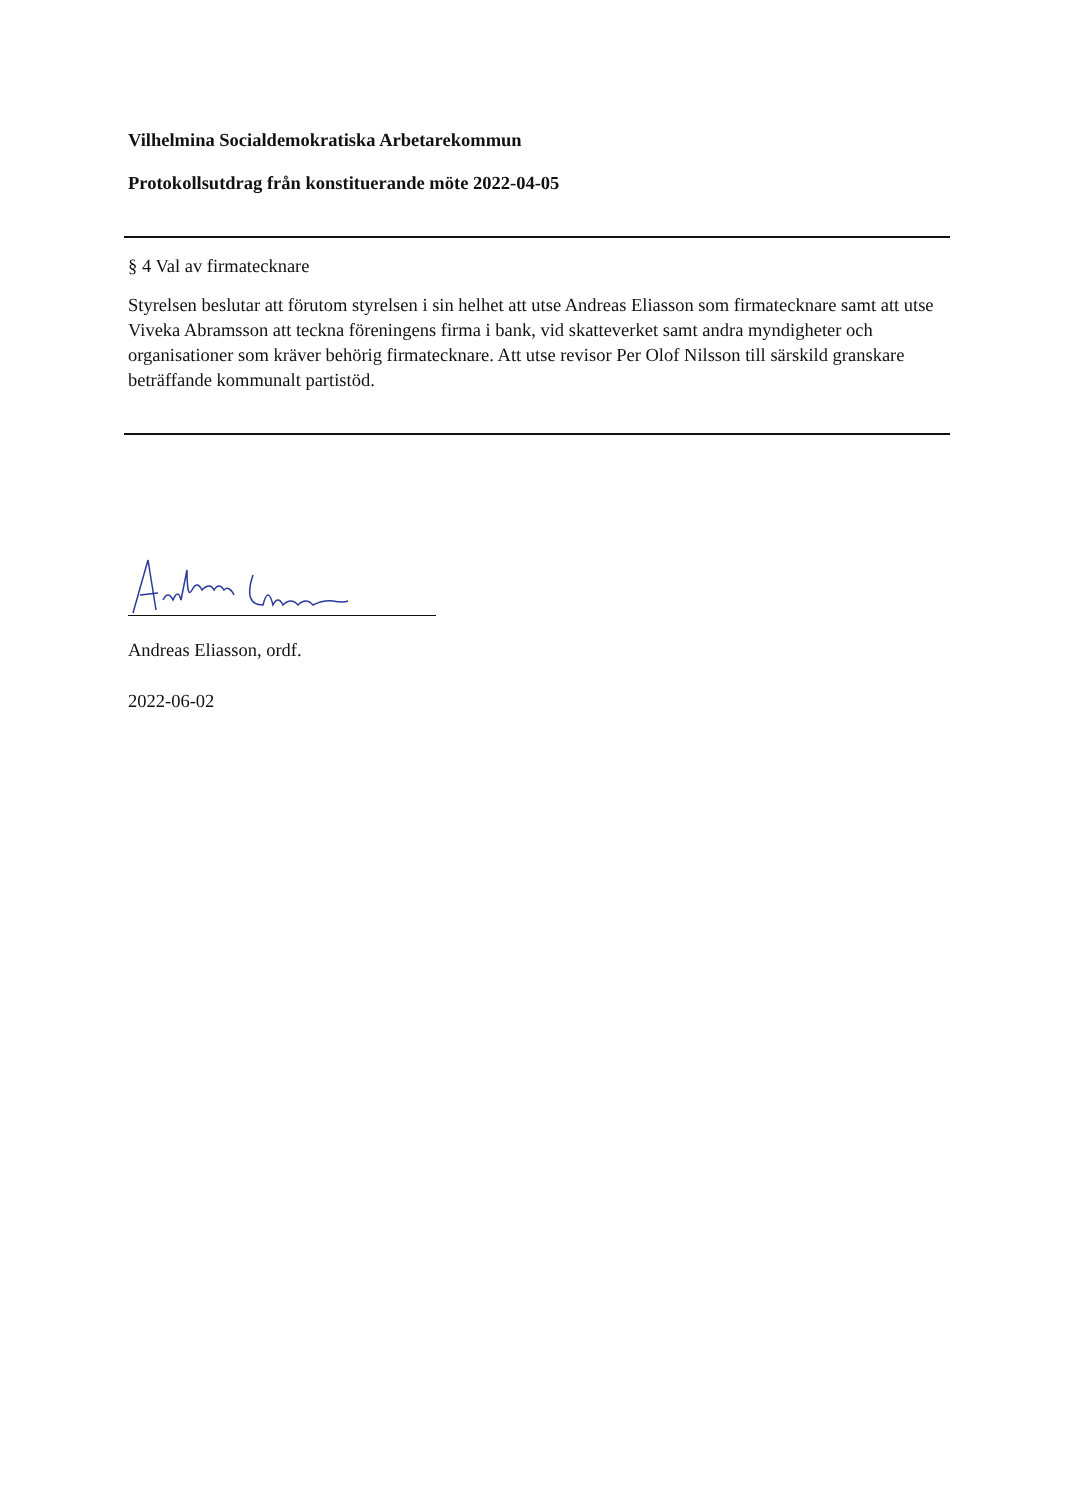Vilhelmina Socialdemokratiska Arbetarekommun
Protokollsutdrag från konstituerande möte 2022-04-05
§ 4 Val av firmatecknare
Styrelsen beslutar att förutom styrelsen i sin helhet att utse Andreas Eliasson som firmatecknare samt att utse Viveka Abramsson att teckna föreningens firma i bank, vid skatteverket samt andra myndigheter och organisationer som kräver behörig firmatecknare. Att utse revisor Per Olof Nilsson till särskild granskare beträffande kommunalt partistöd.
Andreas Eliasson, ordf.
2022-06-02